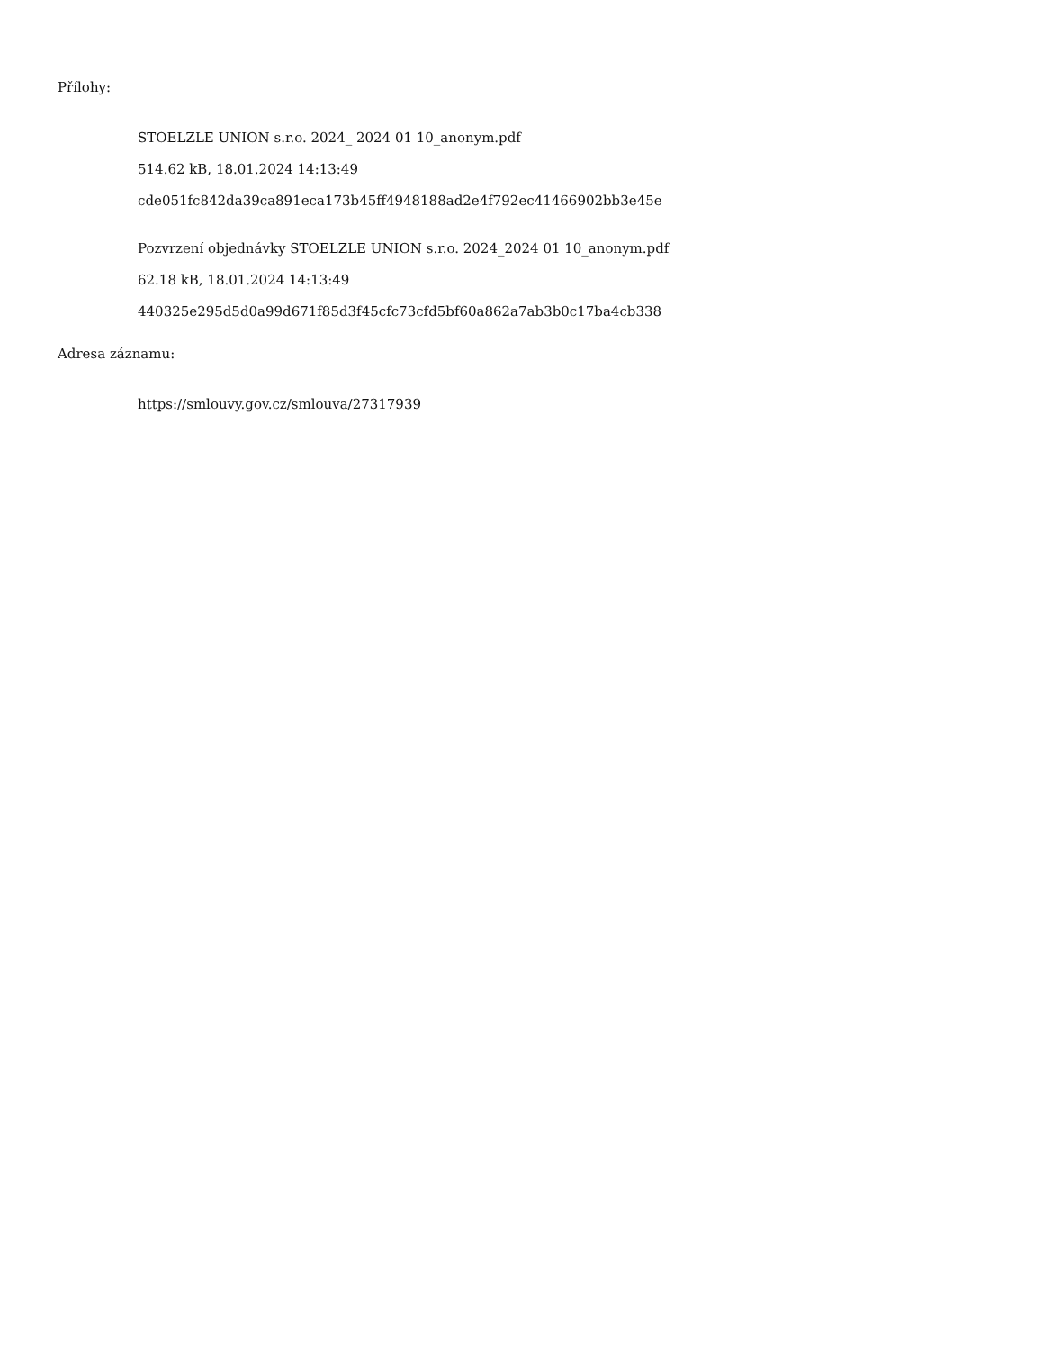Přílohy:
STOELZLE UNION s.r.o. 2024_ 2024 01 10_anonym.pdf
514.62 kB, 18.01.2024 14:13:49
cde051fc842da39ca891eca173b45ff4948188ad2e4f792ec41466902bb3e45e
Pozvrzení objednávky STOELZLE UNION s.r.o. 2024_2024 01 10_anonym.pdf
62.18 kB, 18.01.2024 14:13:49
440325e295d5d0a99d671f85d3f45cfc73cfd5bf60a862a7ab3b0c17ba4cb338
Adresa záznamu:
https://smlouvy.gov.cz/smlouva/27317939